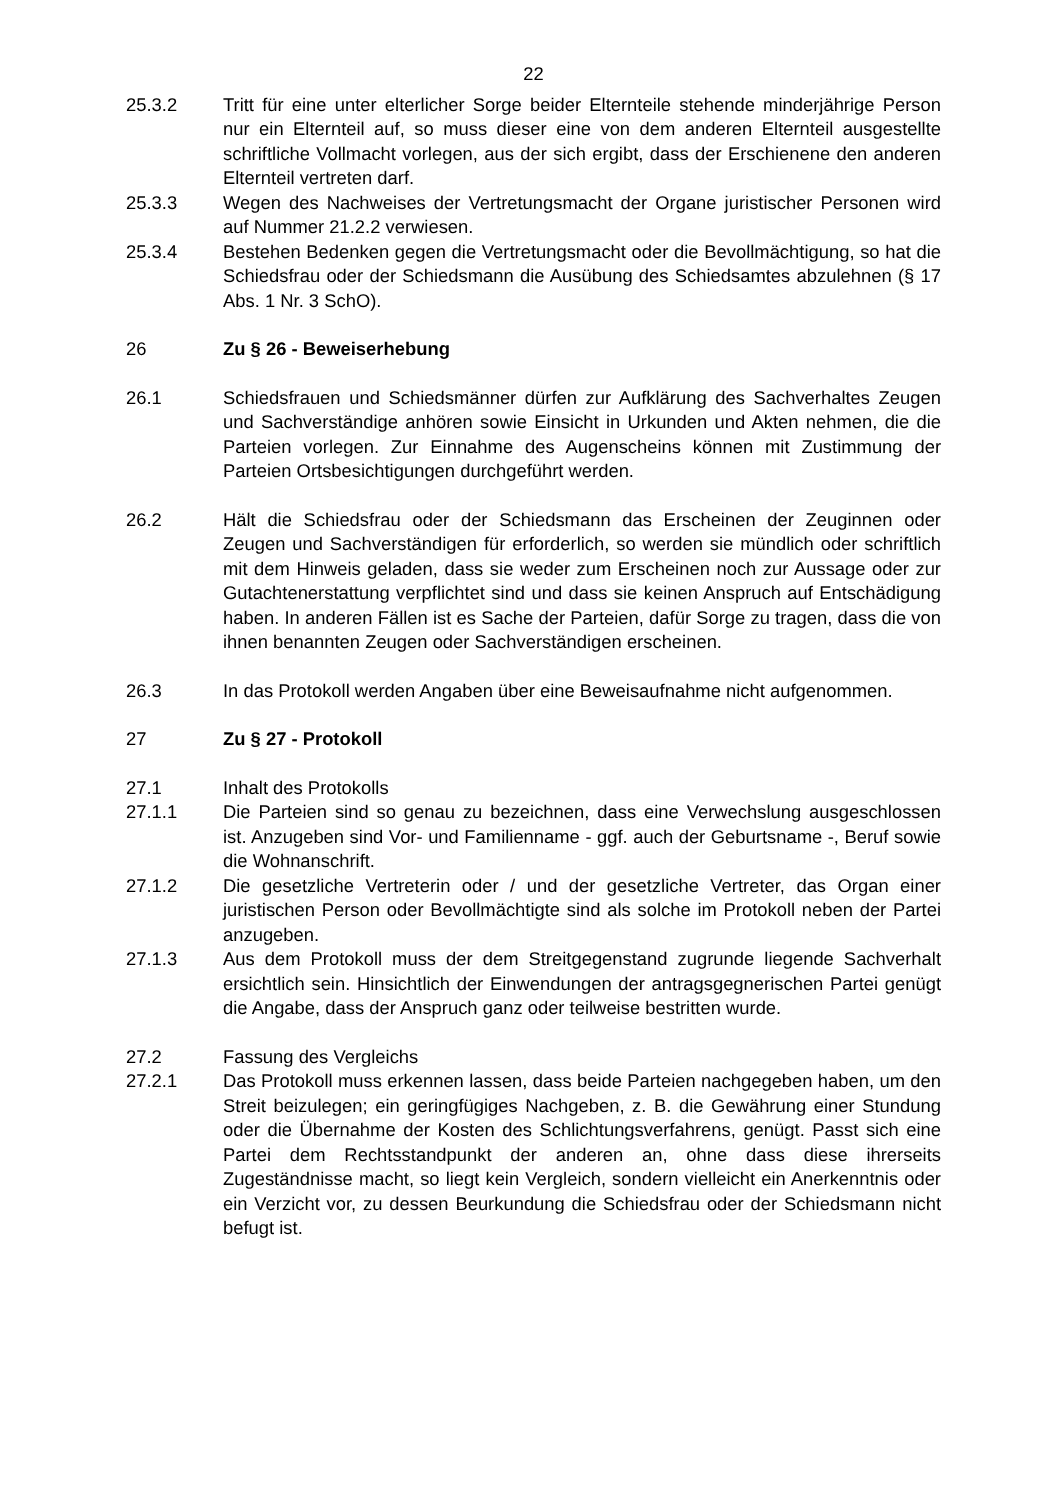22
25.3.2 Tritt für eine unter elterlicher Sorge beider Elternteile stehende minderjährige Person nur ein Elternteil auf, so muss dieser eine von dem anderen Elternteil ausgestellte schriftliche Vollmacht vorlegen, aus der sich ergibt, dass der Erschienene den anderen Elternteil vertreten darf.
25.3.3 Wegen des Nachweises der Vertretungsmacht der Organe juristischer Personen wird auf Nummer 21.2.2 verwiesen.
25.3.4 Bestehen Bedenken gegen die Vertretungsmacht oder die Bevollmächtigung, so hat die Schiedsfrau oder der Schiedsmann die Ausübung des Schiedsamtes abzulehnen (§ 17 Abs. 1 Nr. 3 SchO).
26 Zu § 26 - Beweiserhebung
26.1 Schiedsfrauen und Schiedsmänner dürfen zur Aufklärung des Sachverhaltes Zeugen und Sachverständige anhören sowie Einsicht in Urkunden und Akten nehmen, die die Parteien vorlegen. Zur Einnahme des Augenscheins können mit Zustimmung der Parteien Ortsbesichtigungen durchgeführt werden.
26.2 Hält die Schiedsfrau oder der Schiedsmann das Erscheinen der Zeuginnen oder Zeugen und Sachverständigen für erforderlich, so werden sie mündlich oder schriftlich mit dem Hinweis geladen, dass sie weder zum Erscheinen noch zur Aussage oder zur Gutachtenerstattung verpflichtet sind und dass sie keinen Anspruch auf Entschädigung haben. In anderen Fällen ist es Sache der Parteien, dafür Sorge zu tragen, dass die von ihnen benannten Zeugen oder Sachverständigen erscheinen.
26.3 In das Protokoll werden Angaben über eine Beweisaufnahme nicht aufgenommen.
27 Zu § 27 - Protokoll
27.1 Inhalt des Protokolls
27.1.1 Die Parteien sind so genau zu bezeichnen, dass eine Verwechslung ausgeschlossen ist. Anzugeben sind Vor- und Familienname - ggf. auch der Geburtsname -, Beruf sowie die Wohnanschrift.
27.1.2 Die gesetzliche Vertreterin oder / und der gesetzliche Vertreter, das Organ einer juristischen Person oder Bevollmächtigte sind als solche im Protokoll neben der Partei anzugeben.
27.1.3 Aus dem Protokoll muss der dem Streitgegenstand zugrunde liegende Sachverhalt ersichtlich sein. Hinsichtlich der Einwendungen der antragsgegnerischen Partei genügt die Angabe, dass der Anspruch ganz oder teilweise bestritten wurde.
27.2 Fassung des Vergleichs
27.2.1 Das Protokoll muss erkennen lassen, dass beide Parteien nachgegeben haben, um den Streit beizulegen; ein geringfügiges Nachgeben, z. B. die Gewährung einer Stundung oder die Übernahme der Kosten des Schlichtungsverfahrens, genügt. Passt sich eine Partei dem Rechtsstandpunkt der anderen an, ohne dass diese ihrerseits Zugeständnisse macht, so liegt kein Vergleich, sondern vielleicht ein Anerkenntnis oder ein Verzicht vor, zu dessen Beurkundung die Schiedsfrau oder der Schiedsmann nicht befugt ist.